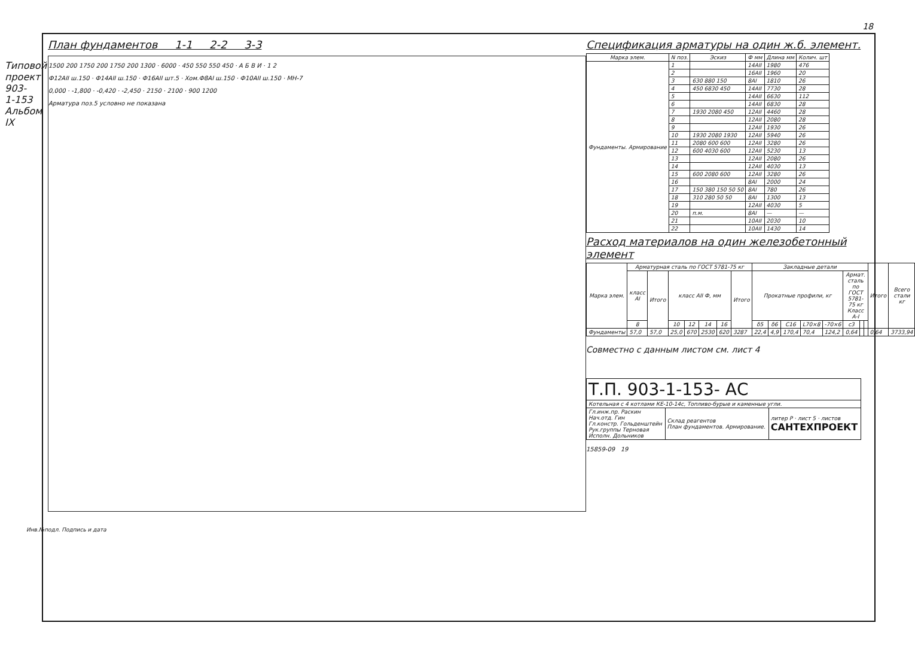Типовой проект 903-1-153 Альбом IX
18
План фундаментов 1-1 2-2 3-3
1500 200 1750 200 1750 200 1300 · 6000 · 450 550 550 450 · А Б В И · 1 2
Ф12АII ш.150 · Ф14АII ш.150 · Ф16АII шт.5 · Хом.Ф8АI ш.150 · Ф10АII ш.150 · МН-7
0,000 · -1,800 · -0,420 · -2,450 · 2150 · 2100 · 900 1200
Арматура поз.5 условно не показана
Спецификация арматуры на один ж.б. элемент.
| Марка элем. | N поз. | Эскиз | Ф мм | Длина мм | Колич. шт |
| --- | --- | --- | --- | --- | --- |
| Фундаменты. Армирование | 1 | | 14АII | 1980 | 476 |
| | 2 | | 16АII | 1960 | 20 |
| | 3 | 630 880 150 | 8АI | 1810 | 26 |
| | 4 | 450 6830 450 | 14АII | 7730 | 28 |
| | 5 | | 14АII | 6630 | 112 |
| | 6 | | 14АII | 6830 | 28 |
| | 7 | 1930 2080 450 | 12АII | 4460 | 28 |
| | 8 | | 12АII | 2080 | 28 |
| | 9 | | 12АII | 1930 | 26 |
| | 10 | 1930 2080 1930 | 12АII | 5940 | 26 |
| | 11 | 2080 600 600 | 12АII | 3280 | 26 |
| | 12 | 600 4030 600 | 12АII | 5230 | 13 |
| | 13 | | 12АII | 2080 | 26 |
| | 14 | | 12АII | 4030 | 13 |
| | 15 | 600 2080 600 | 12АII | 3280 | 26 |
| | 16 | | 8АI | 2000 | 24 |
| | 17 | 150 380 150 50 50 | 8АI | 780 | 26 |
| | 18 | 310 280 50 50 | 8АI | 1300 | 13 |
| | 19 | | 12АII | 4030 | 5 |
| | 20 | п.м. | 8АI | — | — |
| | 21 | | 10АII | 2030 | 10 |
| | 22 | | 10АII | 1430 | 14 |
Расход материалов на один железобетонный элемент
| Марка элем. | Арматурная сталь по ГОСТ 5781-75 кг | | | | | | | Закладные детали | | | | | | | | Итого | Всего стали кг |
| --- | --- | --- | --- | --- | --- | --- | --- | --- | --- | --- | --- | --- | --- | --- | --- | --- | --- |
| | класс АI | Итого | класс АII Ф, мм | | | | Итого | Прокатные профили, кг | | | | | Армат. сталь по ГОСТ 5781-75 кг Класс А-I | | | | |
| | 8 | | 10 | 12 | 14 | 16 | | δ5 | δ6 | С16 | L70×8 | -70×6 | с3 | | | | |
| Фундаменты | 57,0 | 57,0 | 25,0 | 670 | 2530 | 620 | 3287 | 22,4 | 4,9 | 170,4 | 70,4 | 124,2 | 0,64 | | | 0,64 | 3733,94 |
Совместно с данным листом см. лист 4
| Т.П. 903-1-153- АС | | |
| Котельная с 4 котлами КЕ-10-14с, Топливо-бурые и каменные угли. | | |
| Гл.инж.пр. Раскин Нач.отд. Гин Гл.констр. Гольденштейн Рук.группы Терновая Исполн. Дольников | Склад реагентов План фундаментов. Армирование. | литер Р · лист 5 · листов САНТЕХПРОЕКТ |
15859-09 19
Инв.№подл. Подпись и дата